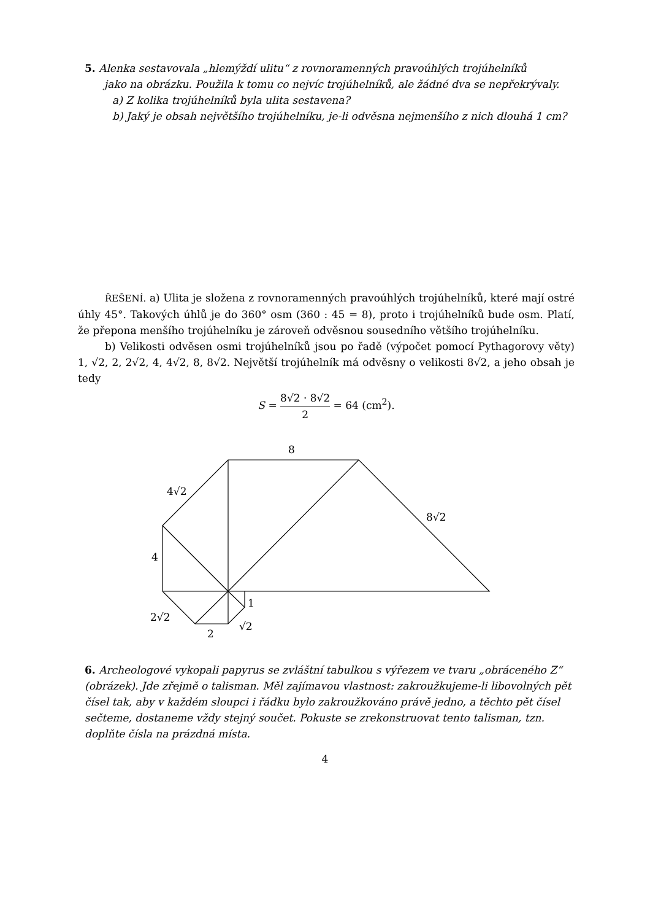5. Alenka sestavovala „hlemýždí ulitu“ z rovnoramenných pravoúhlých trojúhelníků
jako na obrázku. Použila k tomu co nejvíc trojúhelníků, ale žádné dva se nepřekrývaly.
a) Z kolika trojúhelníků byla ulita sestavena?
b) Jaký je obsah největšího trojúhelníku, je-li odvěsna nejmenšího z nich dlouhá 1 cm?
ŘEŠENÍ. a) Ulita je složena z rovnoramenných pravoúhlých trojúhelníků, které mají ostré úhly 45°. Takových úhlů je do 360° osm (360 : 45 = 8), proto i trojúhelníků bude osm. Platí, že přepona menšího trojúhelníku je zároveň odvěsnou sousedního většího trojúhelníku.
b) Velikosti odvěsen osmi trojúhelníků jsou po řadě (výpočet pomocí Pythagorovy věty) 1, √2, 2, 2√2, 4, 4√2, 8, 8√2. Největší trojúhelník má odvěsny o velikosti 8√2, a jeho obsah je tedy
S = 8√2 · 8√2 2 = 64 (cm<sup>2</sup>).
8
4√2
8√2
4
1
2√2
2
√2
6. Archeologové vykopali papyrus se zvláštní tabulkou s výřezem ve tvaru „obráceného Z“ (obrázek). Jde zřejmě o talisman. Měl zajímavou vlastnost: zakroužkujeme-li libovolných pět čísel tak, aby v každém sloupci i řádku bylo zakroužkováno právě jedno, a těchto pět čísel sečteme, dostaneme vždy stejný součet. Pokuste se zrekonstruovat tento talisman, tzn. doplňte čísla na prázdná místa.
4